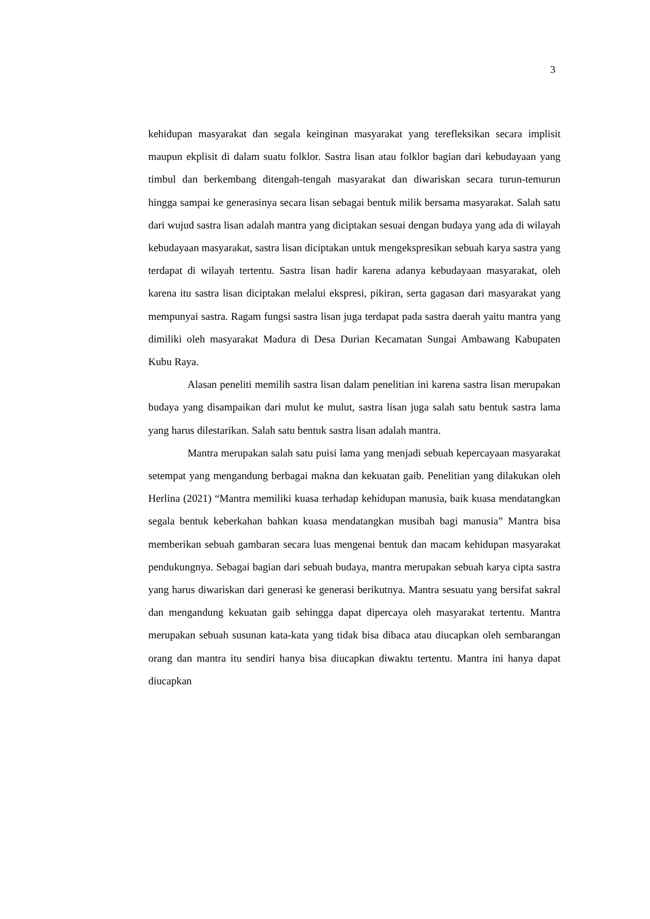3
kehidupan masyarakat dan segala keinginan masyarakat yang terefleksikan secara implisit maupun ekplisit di dalam suatu folklor. Sastra lisan atau folklor bagian dari kebudayaan yang timbul dan berkembang ditengah-tengah masyarakat dan diwariskan secara turun-temurun hingga sampai ke generasinya secara lisan sebagai bentuk milik bersama masyarakat. Salah satu dari wujud sastra lisan adalah mantra yang diciptakan sesuai dengan budaya yang ada di wilayah kebudayaan masyarakat, sastra lisan diciptakan untuk mengekspresikan sebuah karya sastra yang terdapat di wilayah tertentu. Sastra lisan hadir karena adanya kebudayaan masyarakat, oleh karena itu sastra lisan diciptakan melalui ekspresi, pikiran, serta gagasan dari masyarakat yang mempunyai sastra. Ragam fungsi sastra lisan juga terdapat pada sastra daerah yaitu mantra yang dimiliki oleh masyarakat Madura di Desa Durian Kecamatan Sungai Ambawang Kabupaten Kubu Raya.
Alasan peneliti memilih sastra lisan dalam penelitian ini karena sastra lisan merupakan budaya yang disampaikan dari mulut ke mulut, sastra lisan juga salah satu bentuk sastra lama yang harus dilestarikan. Salah satu bentuk sastra lisan adalah mantra.
Mantra merupakan salah satu puisi lama yang menjadi sebuah kepercayaan masyarakat setempat yang mengandung berbagai makna dan kekuatan gaib. Penelitian yang dilakukan oleh Herlina (2021) “Mantra memiliki kuasa terhadap kehidupan manusia, baik kuasa mendatangkan segala bentuk keberkahan bahkan kuasa mendatangkan musibah bagi manusia” Mantra bisa memberikan sebuah gambaran secara luas mengenai bentuk dan macam kehidupan masyarakat pendukungnya. Sebagai bagian dari sebuah budaya, mantra merupakan sebuah karya cipta sastra yang harus diwariskan dari generasi ke generasi berikutnya. Mantra sesuatu yang bersifat sakral dan mengandung kekuatan gaib sehingga dapat dipercaya oleh masyarakat tertentu. Mantra merupakan sebuah susunan kata-kata yang tidak bisa dibaca atau diucapkan oleh sembarangan orang dan mantra itu sendiri hanya bisa diucapkan diwaktu tertentu. Mantra ini hanya dapat diucapkan